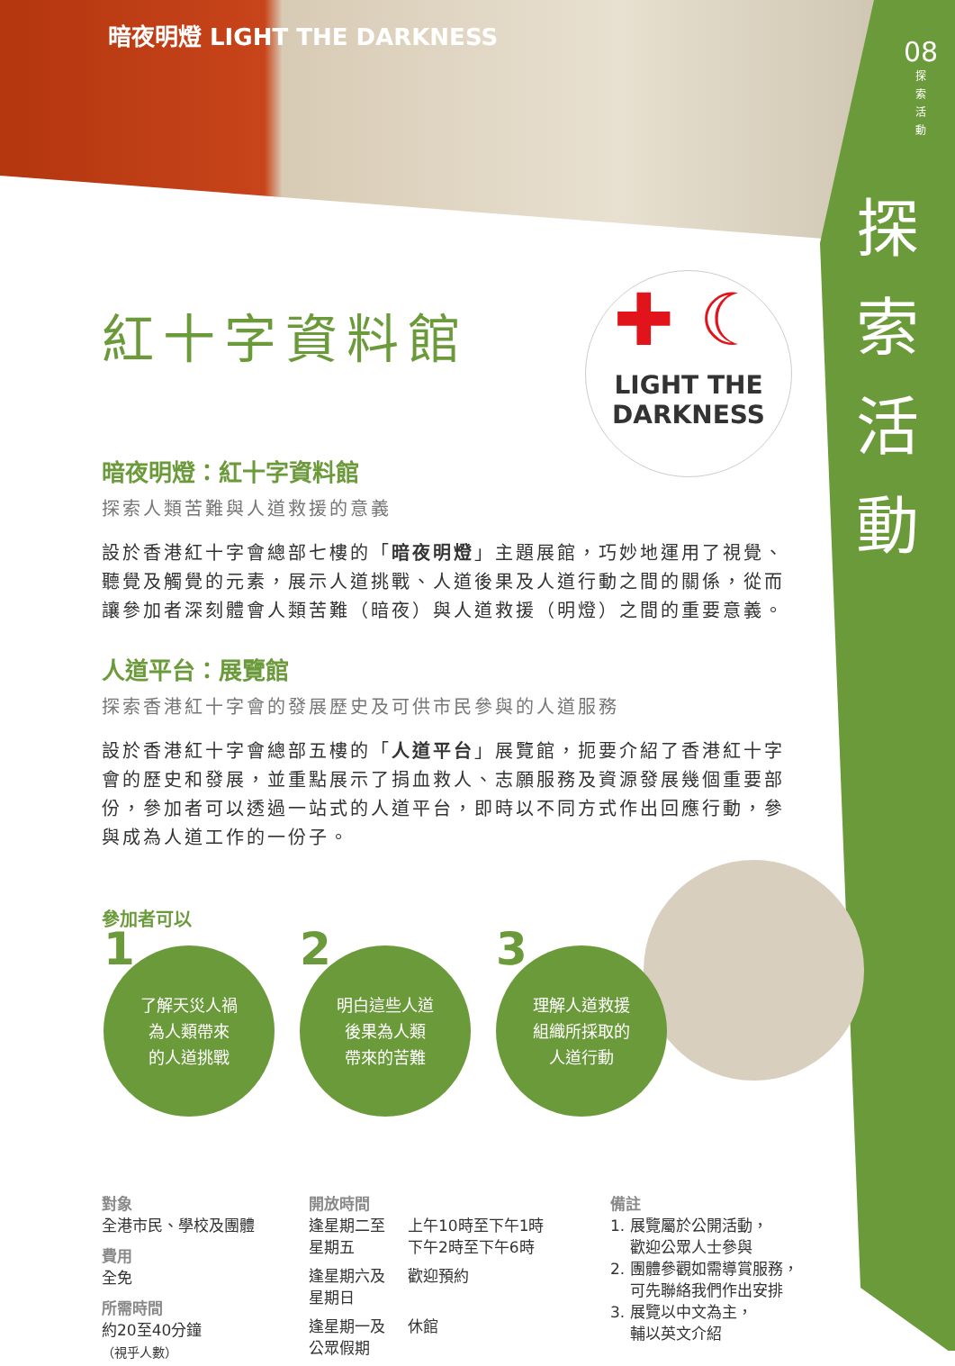暗夜明燈 LIGHT THE DARKNESS
08
探
索
活
動
探索活動
✚ ☾
LIGHT THE
DARKNESS
紅十字資料館
暗夜明燈：紅十字資料館
探索人類苦難與人道救援的意義
設於香港紅十字會總部七樓的「暗夜明燈」主題展館，巧妙地運用了視覺、聽覺及觸覺的元素，展示人道挑戰、人道後果及人道行動之間的關係，從而讓參加者深刻體會人類苦難（暗夜）與人道救援（明燈）之間的重要意義。
人道平台：展覽館
探索香港紅十字會的發展歷史及可供市民參與的人道服務
設於香港紅十字會總部五樓的「人道平台」展覽館，扼要介紹了香港紅十字會的歷史和發展，並重點展示了捐血救人、志願服務及資源發展幾個重要部份，參加者可以透過一站式的人道平台，即時以不同方式作出回應行動，參與成為人道工作的一份子。
參加者可以
1 了解天災人禍
為人類帶來
的人道挑戰
2 明白這些人道
後果為人類
帶來的苦難
3 理解人道救援
組織所採取的
人道行動
對象
全港市民、學校及團體
費用
全免
所需時間
約20至40分鐘
（視乎人數）
開放時間
| 逢星期二至 星期五 | 上午10時至下午1時 下午2時至下午6時 |
| 逢星期六及 星期日 | 歡迎預約 |
| 逢星期一及 公眾假期 | 休館 |
備註
1. 展覽屬於公開活動，
歡迎公眾人士參與
2. 團體參觀如需導賞服務，
可先聯絡我們作出安排
3. 展覽以中文為主，
輔以英文介紹